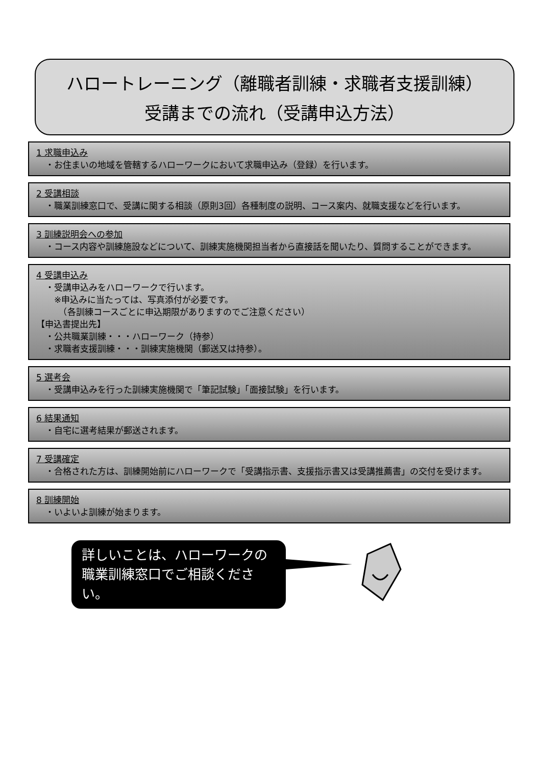ハロートレーニング（離職者訓練・求職者支援訓練）
受講までの流れ（受講申込方法）
1 求職申込み
・お住まいの地域を管轄するハローワークにおいて求職申込み（登録）を行います。
2 受講相談
・職業訓練窓口で、受講に関する相談（原則3回）各種制度の説明、コース案内、就職支援などを行います。
3 訓練説明会への参加
・コース内容や訓練施設などについて、訓練実施機関担当者から直接話を聞いたり、質問することができます。
4 受講申込み
・受講申込みをハローワークで行います。
　※申込みに当たっては、写真添付が必要です。
　　（各訓練コースごとに申込期限がありますのでご注意ください）
【申込書提出先】
・公共職業訓練・・・ハローワーク（持参）
・求職者支援訓練・・・訓練実施機関（郵送又は持参）。
5 選考会
・受講申込みを行った訓練実施機関で「筆記試験」「面接試験」を行います。
6 結果通知
・自宅に選考結果が郵送されます。
7 受講確定
・合格された方は、訓練開始前にハローワークで「受講指示書、支援指示書又は受講推薦書」の交付を受けます。
8 訓練開始
・いよいよ訓練が始まります。
詳しいことは、ハローワークの職業訓練窓口でご相談ください。